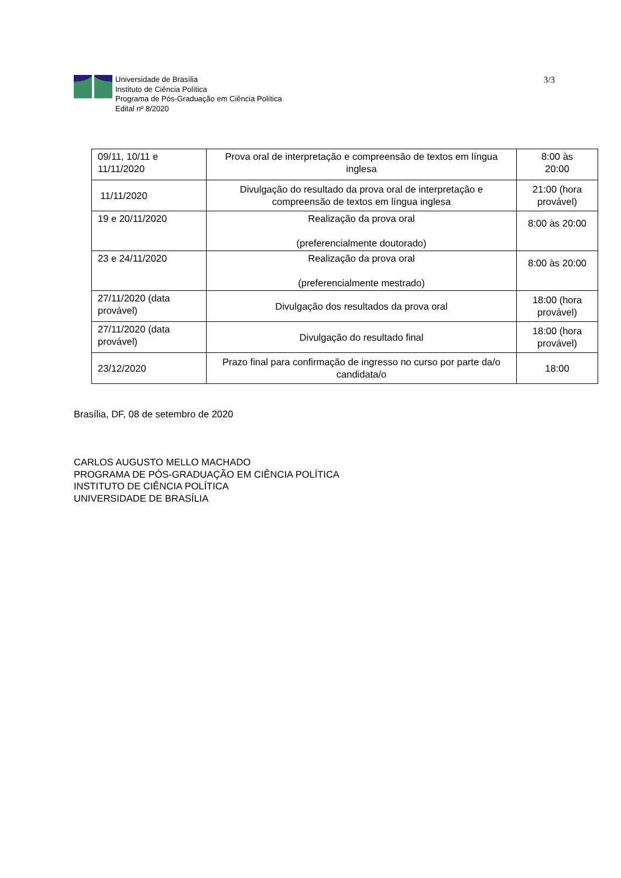Universidade de Brasília
Instituto de Ciência Política
Programa de Pós-Graduação em Ciência Política
Edital nº 8/2020
3/3
| 09/11, 10/11 e 11/11/2020 | Prova oral de interpretação e compreensão de textos em língua inglesa | 8:00 às 20:00 |
| 11/11/2020 | Divulgação do resultado da prova oral de interpretação e compreensão de textos em língua inglesa | 21:00 (hora provável) |
| 19 e 20/11/2020 | Realização da prova oral (preferencialmente doutorado) | 8:00 às 20:00 |
| 23 e 24/11/2020 | Realização da prova oral (preferencialmente mestrado) | 8:00 às 20:00 |
| 27/11/2020 (data provável) | Divulgação dos resultados da prova oral | 18:00 (hora provável) |
| 27/11/2020 (data provável) | Divulgação do resultado final | 18:00 (hora provável) |
| 23/12/2020 | Prazo final para confirmação de ingresso no curso por parte da/o candidata/o | 18:00 |
Brasília, DF, 08 de setembro de 2020
CARLOS AUGUSTO MELLO MACHADO
PROGRAMA DE PÓS-GRADUAÇÃO EM CIÊNCIA POLÍTICA
INSTITUTO DE CIÊNCIA POLÍTICA
UNIVERSIDADE DE BRASÍLIA